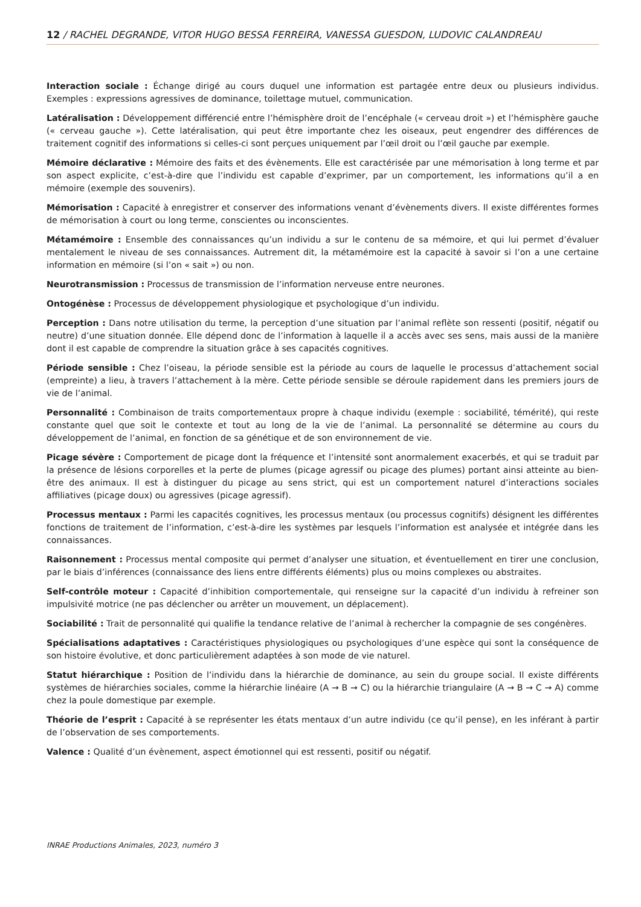12 / RACHEL DEGRANDE, VITOR HUGO BESSA FERREIRA, VANESSA GUESDON, LUDOVIC CALANDREAU
Interaction sociale : Échange dirigé au cours duquel une information est partagée entre deux ou plusieurs individus. Exemples : expressions agressives de dominance, toilettage mutuel, communication.
Latéralisation : Développement différencié entre l’hémisphère droit de l’encéphale (« cerveau droit ») et l’hémisphère gauche (« cerveau gauche »). Cette latéralisation, qui peut être importante chez les oiseaux, peut engendrer des différences de traitement cognitif des informations si celles-ci sont perçues uniquement par l’œil droit ou l’œil gauche par exemple.
Mémoire déclarative : Mémoire des faits et des évènements. Elle est caractérisée par une mémorisation à long terme et par son aspect explicite, c’est-à-dire que l’individu est capable d’exprimer, par un comportement, les informations qu’il a en mémoire (exemple des souvenirs).
Mémorisation : Capacité à enregistrer et conserver des informations venant d’évènements divers. Il existe différentes formes de mémorisation à court ou long terme, conscientes ou inconscientes.
Métamémoire : Ensemble des connaissances qu’un individu a sur le contenu de sa mémoire, et qui lui permet d’évaluer mentalement le niveau de ses connaissances. Autrement dit, la métamémoire est la capacité à savoir si l’on a une certaine information en mémoire (si l’on « sait ») ou non.
Neurotransmission : Processus de transmission de l’information nerveuse entre neurones.
Ontogénèse : Processus de développement physiologique et psychologique d’un individu.
Perception : Dans notre utilisation du terme, la perception d’une situation par l’animal reflète son ressenti (positif, négatif ou neutre) d’une situation donnée. Elle dépend donc de l’information à laquelle il a accès avec ses sens, mais aussi de la manière dont il est capable de comprendre la situation grâce à ses capacités cognitives.
Période sensible : Chez l’oiseau, la période sensible est la période au cours de laquelle le processus d’attachement social (empreinte) a lieu, à travers l’attachement à la mère. Cette période sensible se déroule rapidement dans les premiers jours de vie de l’animal.
Personnalité : Combinaison de traits comportementaux propre à chaque individu (exemple : sociabilité, témérité), qui reste constante quel que soit le contexte et tout au long de la vie de l’animal. La personnalité se détermine au cours du développement de l’animal, en fonction de sa génétique et de son environnement de vie.
Picage sévère : Comportement de picage dont la fréquence et l’intensité sont anormalement exacerbés, et qui se traduit par la présence de lésions corporelles et la perte de plumes (picage agressif ou picage des plumes) portant ainsi atteinte au bien-être des animaux. Il est à distinguer du picage au sens strict, qui est un comportement naturel d’interactions sociales affiliatives (picage doux) ou agressives (picage agressif).
Processus mentaux : Parmi les capacités cognitives, les processus mentaux (ou processus cognitifs) désignent les différentes fonctions de traitement de l’information, c’est-à-dire les systèmes par lesquels l’information est analysée et intégrée dans les connaissances.
Raisonnement : Processus mental composite qui permet d’analyser une situation, et éventuellement en tirer une conclusion, par le biais d’inférences (connaissance des liens entre différents éléments) plus ou moins complexes ou abstraites.
Self-contrôle moteur : Capacité d’inhibition comportementale, qui renseigne sur la capacité d’un individu à refreiner son impulsivité motrice (ne pas déclencher ou arrêter un mouvement, un déplacement).
Sociabilité : Trait de personnalité qui qualifie la tendance relative de l’animal à rechercher la compagnie de ses congénères.
Spécialisations adaptatives : Caractéristiques physiologiques ou psychologiques d’une espèce qui sont la conséquence de son histoire évolutive, et donc particulièrement adaptées à son mode de vie naturel.
Statut hiérarchique : Position de l’individu dans la hiérarchie de dominance, au sein du groupe social. Il existe différents systèmes de hiérarchies sociales, comme la hiérarchie linéaire (A → B → C) ou la hiérarchie triangulaire (A → B → C → A) comme chez la poule domestique par exemple.
Théorie de l’esprit : Capacité à se représenter les états mentaux d’un autre individu (ce qu’il pense), en les inférant à partir de l’observation de ses comportements.
Valence : Qualité d’un évènement, aspect émotionnel qui est ressenti, positif ou négatif.
INRAE Productions Animales, 2023, numéro 3